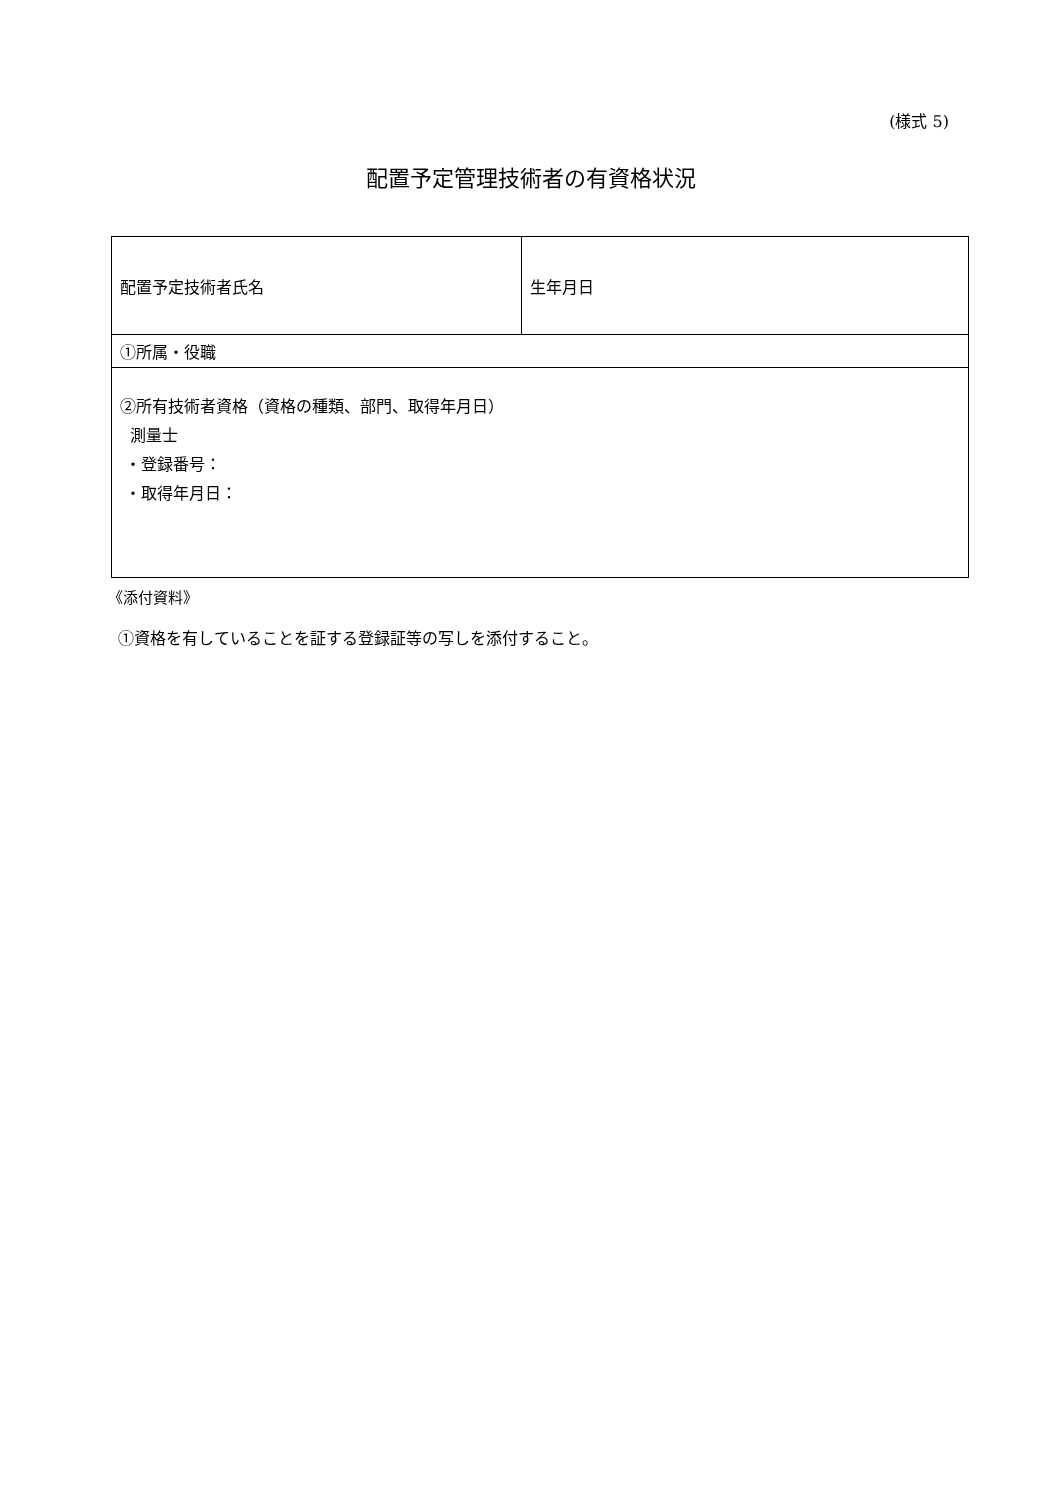(様式 5)
配置予定管理技術者の有資格状況
| 配置予定技術者氏名 | 生年月日 |
| ①所属・役職 | |
| ②所有技術者資格（資格の種類、部門、取得年月日） 測量士 ・登録番号： ・取得年月日： | |
《添付資料》
①資格を有していることを証する登録証等の写しを添付すること。